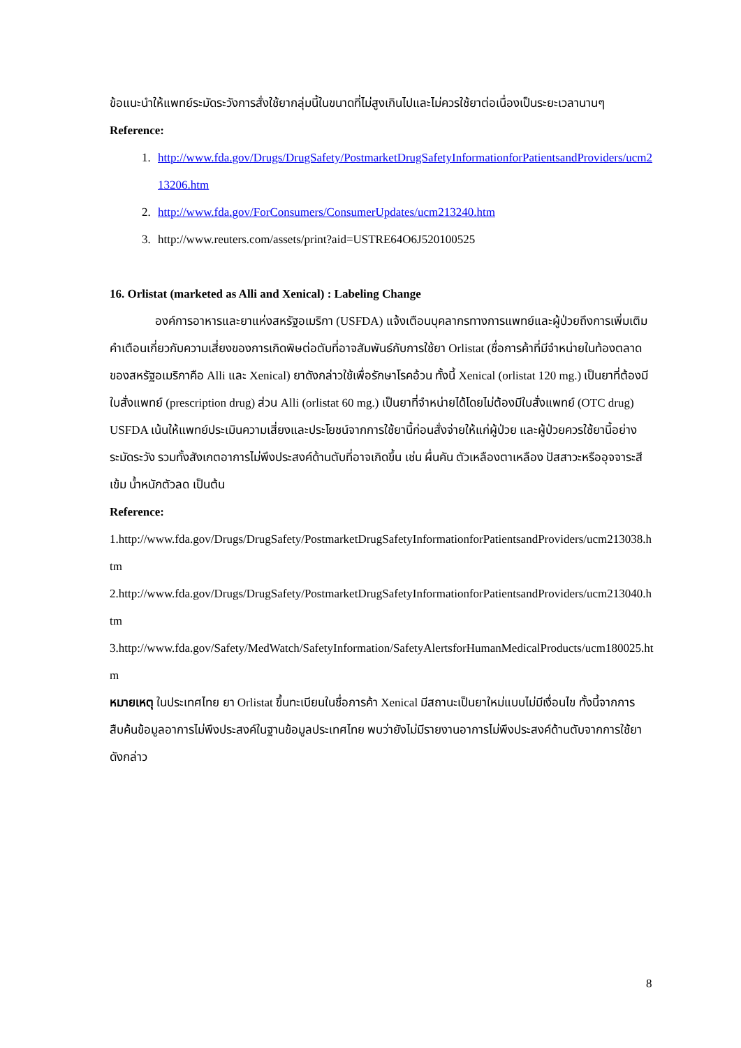ข้อแนะนำให้แพทย์ระมัดระวังการสั่งใช้ยากลุ่มนี้ในขนาดที่ไม่สูงเกินไปและไม่ควรใช้ยาต่อเนื่องเป็นระยะเวลานานๆ
Reference:
1. http://www.fda.gov/Drugs/DrugSafety/PostmarketDrugSafetyInformationforPatientsandProviders/ucm213206.htm
2. http://www.fda.gov/ForConsumers/ConsumerUpdates/ucm213240.htm
3. http://www.reuters.com/assets/print?aid=USTRE64O6J520100525
16. Orlistat (marketed as Alli and Xenical) : Labeling Change
องค์การอาหารและยาแห่งสหรัฐอเมริกา (USFDA) แจ้งเตือนบุคลากรทางการแพทย์และผู้ป่วยถึงการเพิ่มเติมคำเตือนเกี่ยวกับความเสี่ยงของการเกิดพิษต่อตับที่อาจสัมพันธ์กับการใช้ยา Orlistat (ชื่อการค้าที่มีจำหน่ายในท้องตลาดของสหรัฐอเมริกาคือ Alli และ Xenical) ยาดังกล่าวใช้เพื่อรักษาโรคอ้วน ทั้งนี้ Xenical (orlistat 120 mg.) เป็นยาที่ต้องมีใบสั่งแพทย์ (prescription drug) ส่วน Alli (orlistat 60 mg.) เป็นยาที่จำหน่ายได้โดยไม่ต้องมีใบสั่งแพทย์ (OTC drug) USFDA เน้นให้แพทย์ประเมินความเสี่ยงและประโยชน์จากการใช้ยานี้ก่อนสั่งจ่ายให้แก่ผู้ป่วย และผู้ป่วยควรใช้ยานี้อย่างระมัดระวัง รวมทั้งสังเกตอาการไม่พึงประสงค์ด้านตับที่อาจเกิดขึ้น เช่น ผื่นคัน ตัวเหลืองตาเหลือง ปัสสาวะหรืออุจจาระสีเข้ม น้ำหนักตัวลด เป็นต้น
Reference:
1.http://www.fda.gov/Drugs/DrugSafety/PostmarketDrugSafetyInformationforPatientsandProviders/ucm213038.htm
2.http://www.fda.gov/Drugs/DrugSafety/PostmarketDrugSafetyInformationforPatientsandProviders/ucm213040.htm
3.http://www.fda.gov/Safety/MedWatch/SafetyInformation/SafetyAlertsforHumanMedicalProducts/ucm180025.htm
หมายเหตุ ในประเทศไทย ยา Orlistat ขึ้นทะเบียนในชื่อการค้า Xenical มีสถานะเป็นยาใหม่แบบไม่มีเงื่อนไข ทั้งนี้จากการสืบค้นข้อมูลอาการไม่พึงประสงค์ในฐานข้อมูลประเทศไทย พบว่ายังไม่มีรายงานอาการไม่พึงประสงค์ด้านตับจากการใช้ยาดังกล่าว
8